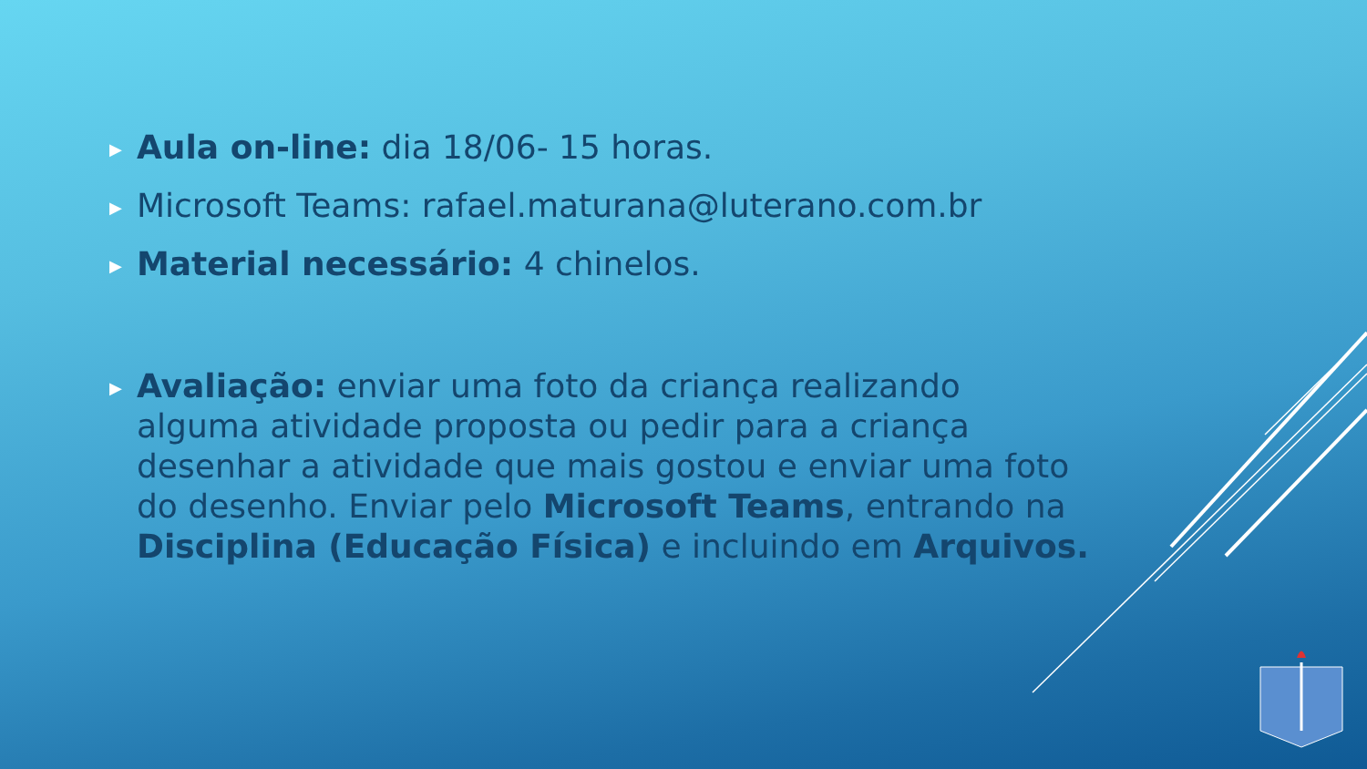▶ Aula on-line: dia 18/06- 15 horas.
▶ Microsoft Teams: rafael.maturana@luterano.com.br
▶ Material necessário: 4 chinelos.
▶ Avaliação: enviar uma foto da criança realizando alguma atividade proposta ou pedir para a criança desenhar a atividade que mais gostou e enviar uma foto do desenho. Enviar pelo Microsoft Teams, entrando na Disciplina (Educação Física) e incluindo em Arquivos.